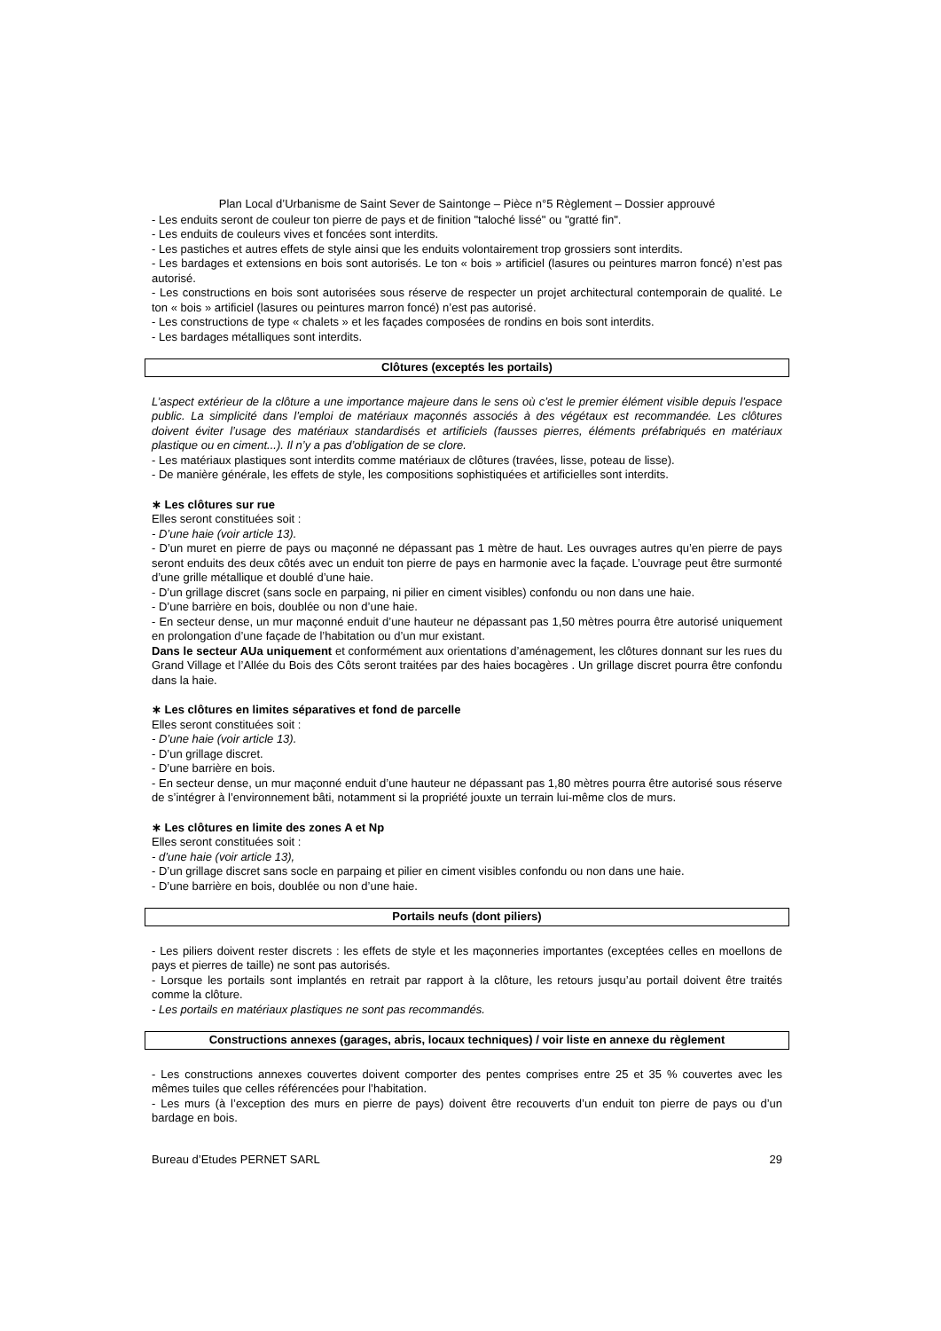Plan Local d’Urbanisme de Saint Sever de Saintonge – Pièce n°5 Règlement – Dossier approuvé
- Les enduits seront de couleur ton pierre de pays et de finition "taloché lissé" ou "gratté fin".
- Les enduits de couleurs vives et foncées sont interdits.
- Les pastiches et autres effets de style ainsi que les enduits volontairement trop grossiers sont interdits.
- Les bardages et extensions en bois sont autorisés. Le ton « bois » artificiel (lasures ou peintures marron foncé) n’est pas autorisé.
- Les constructions en bois sont autorisées sous réserve de respecter un projet architectural contemporain de qualité. Le ton « bois » artificiel (lasures ou peintures marron foncé) n’est pas autorisé.
- Les constructions de type « chalets » et les façades composées de rondins en bois sont interdits.
- Les bardages métalliques sont interdits.
Clôtures (exceptés les portails)
L’aspect extérieur de la clôture a une importance majeure dans le sens où c’est le premier élément visible depuis l’espace public. La simplicité dans l’emploi de matériaux maçonnés associés à des végétaux est recommandée. Les clôtures doivent éviter l’usage des matériaux standardisés et artificiels (fausses pierres, éléments préfabriqués en matériaux plastique ou en ciment...). Il n’y a pas d’obligation de se clore.
- Les matériaux plastiques sont interdits comme matériaux de clôtures (travées, lisse, poteau de lisse).
- De manière générale, les effets de style, les compositions sophistiquées et artificielles sont interdits.
∗ Les clôtures sur rue
Elles seront constituées soit :
- D’une haie (voir article 13).
- D’un muret en pierre de pays ou maçonné ne dépassant pas 1 mètre de haut. Les ouvrages autres qu’en pierre de pays seront enduits des deux côtés avec un enduit ton pierre de pays en harmonie avec la façade. L’ouvrage peut être surmonté d’une grille métallique et doublé d’une haie.
- D’un grillage discret (sans socle en parpaing, ni pilier en ciment visibles) confondu ou non dans une haie.
- D’une barrière en bois, doublée ou non d’une haie.
- En secteur dense, un mur maçonné enduit d’une hauteur ne dépassant pas 1,50 mètres pourra être autorisé uniquement en prolongation d’une façade de l’habitation ou d’un mur existant.
Dans le secteur AUa uniquement et conformément aux orientations d’aménagement, les clôtures donnant sur les rues du Grand Village et l’Allée du Bois des Côts seront traitées par des haies bocagères . Un grillage discret pourra être confondu dans la haie.
∗ Les clôtures en limites séparatives et fond de parcelle
Elles seront constituées soit :
- D’une haie (voir article 13).
- D’un grillage discret.
- D’une barrière en bois.
- En secteur dense, un mur maçonné enduit d’une hauteur ne dépassant pas 1,80 mètres pourra être autorisé sous réserve de s’intégrer à l’environnement bâti, notamment si la propriété jouxte un terrain lui-même clos de murs.
∗ Les clôtures en limite des zones A et Np
Elles seront constituées soit :
- d’une haie (voir article 13),
- D’un grillage discret sans socle en parpaing et pilier en ciment visibles confondu ou non dans une haie.
- D’une barrière en bois, doublée ou non d’une haie.
Portails neufs (dont piliers)
- Les piliers doivent rester discrets : les effets de style et les maçonneries importantes (exceptées celles en moellons de pays et pierres de taille) ne sont pas autorisés.
- Lorsque les portails sont implantés en retrait par rapport à la clôture, les retours jusqu’au portail doivent être traités comme la clôture.
- Les portails en matériaux plastiques ne sont pas recommandés.
Constructions annexes (garages, abris, locaux techniques) / voir liste en annexe du règlement
- Les constructions annexes couvertes doivent comporter des pentes comprises entre 25 et 35 % couvertes avec les mêmes tuiles que celles référencées pour l’habitation.
- Les murs (à l’exception des murs en pierre de pays) doivent être recouverts d’un enduit ton pierre de pays ou d’un bardage en bois.
Bureau d’Etudes PERNET SARL 29